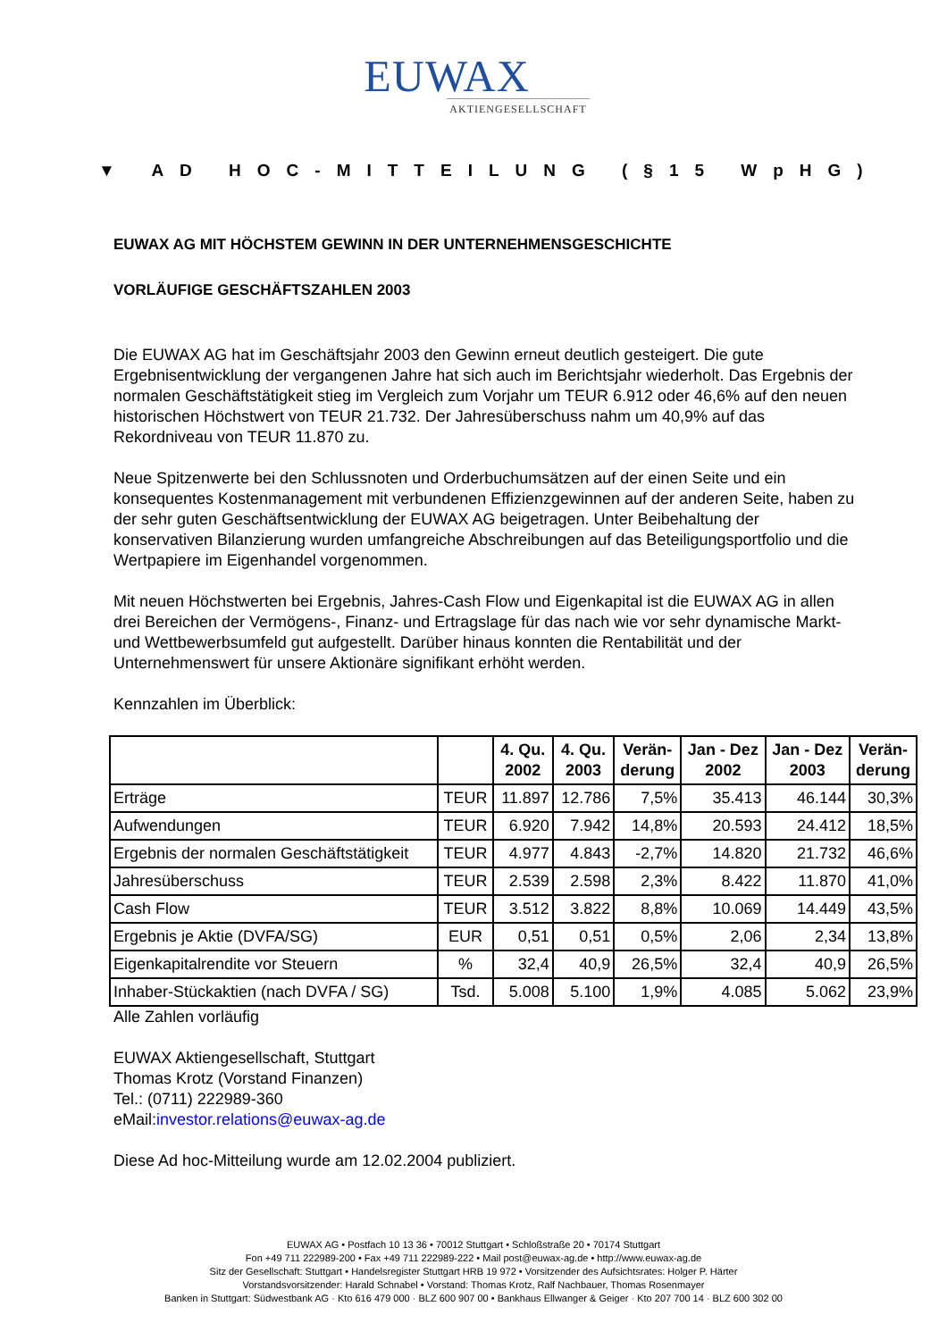EUWAX
AKTIENGESELLSCHAFT
▼ AD HOC-MITTEILUNG (§15 WpHG)
EUWAX AG MIT HÖCHSTEM GEWINN IN DER UNTERNEHMENSGESCHICHTE
VORLÄUFIGE GESCHÄFTSZAHLEN 2003
Die EUWAX AG hat im Geschäftsjahr 2003 den Gewinn erneut deutlich gesteigert. Die gute Ergebnisentwicklung der vergangenen Jahre hat sich auch im Berichtsjahr wiederholt. Das Ergebnis der normalen Geschäftstätigkeit stieg im Vergleich zum Vorjahr um TEUR 6.912 oder 46,6% auf den neuen historischen Höchstwert von TEUR 21.732. Der Jahresüberschuss nahm um 40,9% auf das Rekordniveau von TEUR 11.870 zu.
Neue Spitzenwerte bei den Schlussnoten und Orderbuchumsätzen auf der einen Seite und ein konsequentes Kostenmanagement mit verbundenen Effizienzgewinnen auf der anderen Seite, haben zu der sehr guten Geschäftsentwicklung der EUWAX AG beigetragen. Unter Beibehaltung der konservativen Bilanzierung wurden umfangreiche Abschreibungen auf das Beteiligungsportfolio und die Wertpapiere im Eigenhandel vorgenommen.
Mit neuen Höchstwerten bei Ergebnis, Jahres-Cash Flow und Eigenkapital ist die EUWAX AG in allen drei Bereichen der Vermögens-, Finanz- und Ertragslage für das nach wie vor sehr dynamische Markt- und Wettbewerbsumfeld gut aufgestellt. Darüber hinaus konnten die Rentabilität und der Unternehmenswert für unsere Aktionäre signifikant erhöht werden.
Kennzahlen im Überblick:
| | | 4. Qu. 2002 | 4. Qu. 2003 | Verän- derung | Jan - Dez 2002 | Jan - Dez 2003 | Verän- derung |
| --- | --- | --- | --- | --- | --- | --- | --- |
| Erträge | TEUR | 11.897 | 12.786 | 7,5% | 35.413 | 46.144 | 30,3% |
| Aufwendungen | TEUR | 6.920 | 7.942 | 14,8% | 20.593 | 24.412 | 18,5% |
| Ergebnis der normalen Geschäftstätigkeit | TEUR | 4.977 | 4.843 | -2,7% | 14.820 | 21.732 | 46,6% |
| Jahresüberschuss | TEUR | 2.539 | 2.598 | 2,3% | 8.422 | 11.870 | 41,0% |
| Cash Flow | TEUR | 3.512 | 3.822 | 8,8% | 10.069 | 14.449 | 43,5% |
| Ergebnis je Aktie (DVFA/SG) | EUR | 0,51 | 0,51 | 0,5% | 2,06 | 2,34 | 13,8% |
| Eigenkapitalrendite vor Steuern | % | 32,4 | 40,9 | 26,5% | 32,4 | 40,9 | 26,5% |
| Inhaber-Stückaktien (nach DVFA / SG) | Tsd. | 5.008 | 5.100 | 1,9% | 4.085 | 5.062 | 23,9% |
Alle Zahlen vorläufig
EUWAX Aktiengesellschaft, Stuttgart
Thomas Krotz (Vorstand Finanzen)
Tel.: (0711) 222989-360
eMail:investor.relations@euwax-ag.de
Diese Ad hoc-Mitteilung wurde am 12.02.2004 publiziert.
EUWAX AG • Postfach 10 13 36 • 70012 Stuttgart • Schloßstraße 20 • 70174 Stuttgart
Fon +49 711 222989-200 • Fax +49 711 222989-222 • Mail post@euwax-ag.de • http://www.euwax-ag.de
Sitz der Gesellschaft: Stuttgart • Handelsregister Stuttgart HRB 19 972 • Vorsitzender des Aufsichtsrates: Holger P. Härter
Vorstandsvorsitzender: Harald Schnabel • Vorstand: Thomas Krotz, Ralf Nachbauer, Thomas Rosenmayer
Banken in Stuttgart: Südwestbank AG · Kto 616 479 000 · BLZ 600 907 00 • Bankhaus Ellwanger & Geiger · Kto 207 700 14 · BLZ 600 302 00